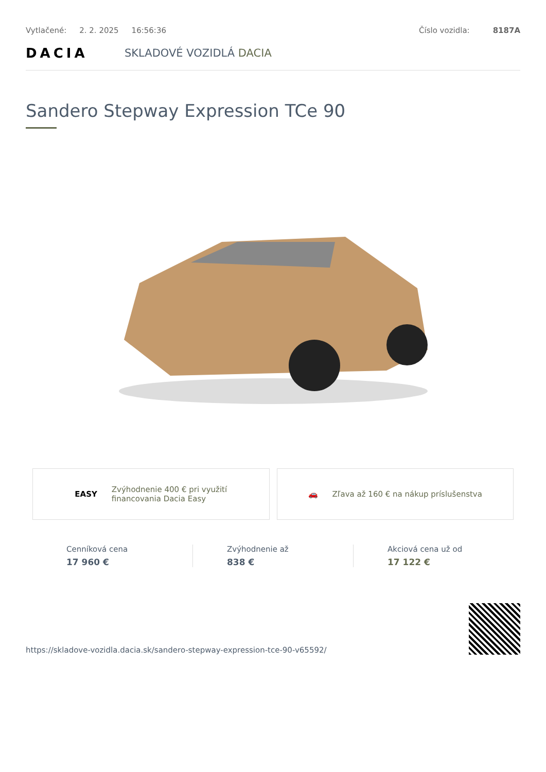Vytlačené: 2. 2. 2025 16:56:36 Číslo vozidla: 8187A
DACIA
SKLADOVÉ VOZIDLÁ DACIA
Sandero Stepway Expression TCe 90
EASY
Zvýhodnenie 400 € pri využití
financovania Dacia Easy
🚗
Zľava až 160 € na nákup príslušenstva
Cenníková cena
17 960 €
Zvýhodnenie až
838 €
Akciová cena už od
17 122 €
https://skladove-vozidla.dacia.sk/sandero-stepway-expression-tce-90-v65592/